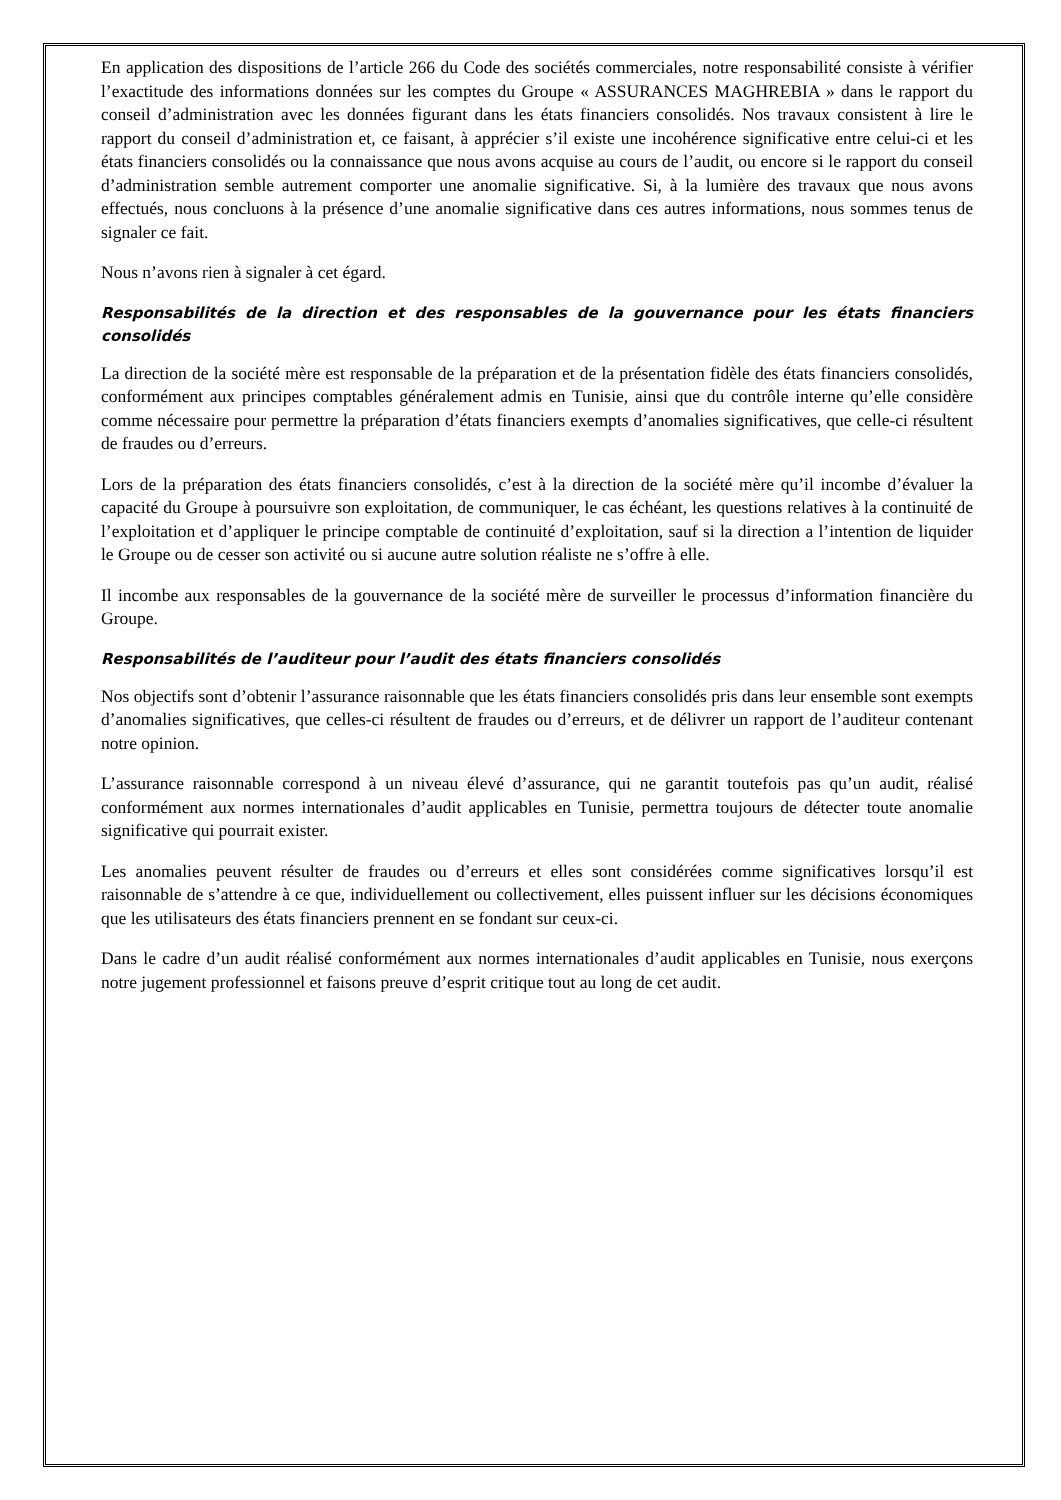En application des dispositions de l’article 266 du Code des sociétés commerciales, notre responsabilité consiste à vérifier l’exactitude des informations données sur les comptes du Groupe « ASSURANCES MAGHREBIA » dans le rapport du conseil d’administration avec les données figurant dans les états financiers consolidés. Nos travaux consistent à lire le rapport du conseil d’administration et, ce faisant, à apprécier s’il existe une incohérence significative entre celui-ci et les états financiers consolidés ou la connaissance que nous avons acquise au cours de l’audit, ou encore si le rapport du conseil d’administration semble autrement comporter une anomalie significative. Si, à la lumière des travaux que nous avons effectués, nous concluons à la présence d’une anomalie significative dans ces autres informations, nous sommes tenus de signaler ce fait.
Nous n’avons rien à signaler à cet égard.
Responsabilités de la direction et des responsables de la gouvernance pour les états financiers consolidés
La direction de la société mère est responsable de la préparation et de la présentation fidèle des états financiers consolidés, conformément aux principes comptables généralement admis en Tunisie, ainsi que du contrôle interne qu’elle considère comme nécessaire pour permettre la préparation d’états financiers exempts d’anomalies significatives, que celle-ci résultent de fraudes ou d’erreurs.
Lors de la préparation des états financiers consolidés, c’est à la direction de la société mère qu’il incombe d’évaluer la capacité du Groupe à poursuivre son exploitation, de communiquer, le cas échéant, les questions relatives à la continuité de l’exploitation et d’appliquer le principe comptable de continuité d’exploitation, sauf si la direction a l’intention de liquider le Groupe ou de cesser son activité ou si aucune autre solution réaliste ne s’offre à elle.
Il incombe aux responsables de la gouvernance de la société mère de surveiller le processus d’information financière du Groupe.
Responsabilités de l’auditeur pour l’audit des états financiers consolidés
Nos objectifs sont d’obtenir l’assurance raisonnable que les états financiers consolidés pris dans leur ensemble sont exempts d’anomalies significatives, que celles-ci résultent de fraudes ou d’erreurs, et de délivrer un rapport de l’auditeur contenant notre opinion.
L’assurance raisonnable correspond à un niveau élevé d’assurance, qui ne garantit toutefois pas qu’un audit, réalisé conformément aux normes internationales d’audit applicables en Tunisie, permettra toujours de détecter toute anomalie significative qui pourrait exister.
Les anomalies peuvent résulter de fraudes ou d’erreurs et elles sont considérées comme significatives lorsqu’il est raisonnable de s’attendre à ce que, individuellement ou collectivement, elles puissent influer sur les décisions économiques que les utilisateurs des états financiers prennent en se fondant sur ceux-ci.
Dans le cadre d’un audit réalisé conformément aux normes internationales d’audit applicables en Tunisie, nous exerçons notre jugement professionnel et faisons preuve d’esprit critique tout au long de cet audit.